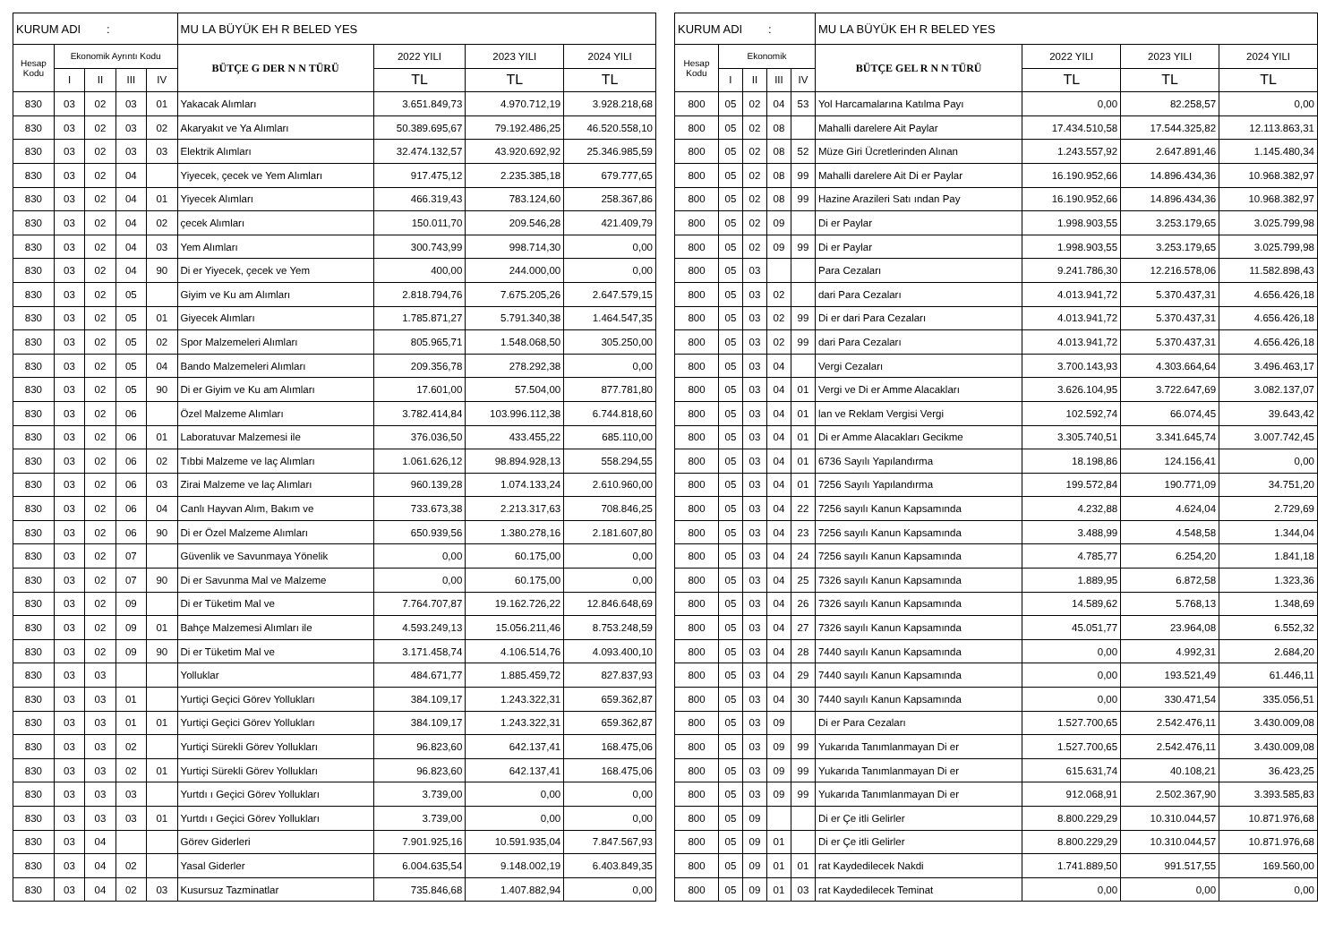| KURUM ADI : | | | | | MU LA BÜYÜK EH R BELED YES | | | |
| Hesap Kodu | Ekonomik Ayrıntı Kodu | | | | BÜTÇE G DER N N TÜRÜ | 2022 YILI | 2023 YILI | 2024 YILI |
| | I | II | III | IV | | TL | TL | TL |
| 830 | 03 | 02 | 03 | 01 | Yakacak Alımları | 3.651.849,73 | 4.970.712,19 | 3.928.218,68 |
| 830 | 03 | 02 | 03 | 02 | Akaryakıt ve Ya Alımları | 50.389.695,67 | 79.192.486,25 | 46.520.558,10 |
| 830 | 03 | 02 | 03 | 03 | Elektrik Alımları | 32.474.132,57 | 43.920.692,92 | 25.346.985,59 |
| 830 | 03 | 02 | 04 | | Yiyecek, çecek ve Yem Alımları | 917.475,12 | 2.235.385,18 | 679.777,65 |
| 830 | 03 | 02 | 04 | 01 | Yiyecek Alımları | 466.319,43 | 783.124,60 | 258.367,86 |
| 830 | 03 | 02 | 04 | 02 | çecek Alımları | 150.011,70 | 209.546,28 | 421.409,79 |
| 830 | 03 | 02 | 04 | 03 | Yem Alımları | 300.743,99 | 998.714,30 | 0,00 |
| 830 | 03 | 02 | 04 | 90 | Di er Yiyecek, çecek ve Yem | 400,00 | 244.000,00 | 0,00 |
| 830 | 03 | 02 | 05 | | Giyim ve Ku am Alımları | 2.818.794,76 | 7.675.205,26 | 2.647.579,15 |
| 830 | 03 | 02 | 05 | 01 | Giyecek Alımları | 1.785.871,27 | 5.791.340,38 | 1.464.547,35 |
| 830 | 03 | 02 | 05 | 02 | Spor Malzemeleri Alımları | 805.965,71 | 1.548.068,50 | 305.250,00 |
| 830 | 03 | 02 | 05 | 04 | Bando Malzemeleri Alımları | 209.356,78 | 278.292,38 | 0,00 |
| 830 | 03 | 02 | 05 | 90 | Di er Giyim ve Ku am Alımları | 17.601,00 | 57.504,00 | 877.781,80 |
| 830 | 03 | 02 | 06 | | Özel Malzeme Alımları | 3.782.414,84 | 103.996.112,38 | 6.744.818,60 |
| 830 | 03 | 02 | 06 | 01 | Laboratuvar Malzemesi ile | 376.036,50 | 433.455,22 | 685.110,00 |
| 830 | 03 | 02 | 06 | 02 | Tıbbi Malzeme ve laç Alımları | 1.061.626,12 | 98.894.928,13 | 558.294,55 |
| 830 | 03 | 02 | 06 | 03 | Zirai Malzeme ve laç Alımları | 960.139,28 | 1.074.133,24 | 2.610.960,00 |
| 830 | 03 | 02 | 06 | 04 | Canlı Hayvan Alım, Bakım ve | 733.673,38 | 2.213.317,63 | 708.846,25 |
| 830 | 03 | 02 | 06 | 90 | Di er Özel Malzeme Alımları | 650.939,56 | 1.380.278,16 | 2.181.607,80 |
| 830 | 03 | 02 | 07 | | Güvenlik ve Savunmaya Yönelik | 0,00 | 60.175,00 | 0,00 |
| 830 | 03 | 02 | 07 | 90 | Di er Savunma Mal ve Malzeme | 0,00 | 60.175,00 | 0,00 |
| 830 | 03 | 02 | 09 | | Di er Tüketim Mal ve | 7.764.707,87 | 19.162.726,22 | 12.846.648,69 |
| 830 | 03 | 02 | 09 | 01 | Bahçe Malzemesi Alımları ile | 4.593.249,13 | 15.056.211,46 | 8.753.248,59 |
| 830 | 03 | 02 | 09 | 90 | Di er Tüketim Mal ve | 3.171.458,74 | 4.106.514,76 | 4.093.400,10 |
| 830 | 03 | 03 | | | Yolluklar | 484.671,77 | 1.885.459,72 | 827.837,93 |
| 830 | 03 | 03 | 01 | | Yurtiçi Geçici Görev Yollukları | 384.109,17 | 1.243.322,31 | 659.362,87 |
| 830 | 03 | 03 | 01 | 01 | Yurtiçi Geçici Görev Yollukları | 384.109,17 | 1.243.322,31 | 659.362,87 |
| 830 | 03 | 03 | 02 | | Yurtiçi Sürekli Görev Yollukları | 96.823,60 | 642.137,41 | 168.475,06 |
| 830 | 03 | 03 | 02 | 01 | Yurtiçi Sürekli Görev Yollukları | 96.823,60 | 642.137,41 | 168.475,06 |
| 830 | 03 | 03 | 03 | | Yurtdı ı Geçici Görev Yollukları | 3.739,00 | 0,00 | 0,00 |
| 830 | 03 | 03 | 03 | 01 | Yurtdı ı Geçici Görev Yollukları | 3.739,00 | 0,00 | 0,00 |
| 830 | 03 | 04 | | | Görev Giderleri | 7.901.925,16 | 10.591.935,04 | 7.847.567,93 |
| 830 | 03 | 04 | 02 | | Yasal Giderler | 6.004.635,54 | 9.148.002,19 | 6.403.849,35 |
| 830 | 03 | 04 | 02 | 03 | Kusursuz Tazminatlar | 735.846,68 | 1.407.882,94 | 0,00 |
| KURUM ADI : | | | | | MU LA BÜYÜK EH R BELED YES | | | |
| Hesap Kodu | Ekonomik | | | | BÜTÇE GEL R N N TÜRÜ | 2022 YILI | 2023 YILI | 2024 YILI |
| | I | II | III | IV | | TL | TL | TL |
| 800 | 05 | 02 | 04 | 53 | Yol Harcamalarına Katılma Payı | 0,00 | 82.258,57 | 0,00 |
| 800 | 05 | 02 | 08 | | Mahalli darelere Ait Paylar | 17.434.510,58 | 17.544.325,82 | 12.113.863,31 |
| 800 | 05 | 02 | 08 | 52 | Müze Giri Ücretlerinden Alınan | 1.243.557,92 | 2.647.891,46 | 1.145.480,34 |
| 800 | 05 | 02 | 08 | 99 | Mahalli darelere Ait Di er Paylar | 16.190.952,66 | 14.896.434,36 | 10.968.382,97 |
| 800 | 05 | 02 | 08 | 99 | Hazine Arazileri Satı ından Pay | 16.190.952,66 | 14.896.434,36 | 10.968.382,97 |
| 800 | 05 | 02 | 09 | | Di er Paylar | 1.998.903,55 | 3.253.179,65 | 3.025.799,98 |
| 800 | 05 | 02 | 09 | 99 | Di er Paylar | 1.998.903,55 | 3.253.179,65 | 3.025.799,98 |
| 800 | 05 | 03 | | | Para Cezaları | 9.241.786,30 | 12.216.578,06 | 11.582.898,43 |
| 800 | 05 | 03 | 02 | | dari Para Cezaları | 4.013.941,72 | 5.370.437,31 | 4.656.426,18 |
| 800 | 05 | 03 | 02 | 99 | Di er dari Para Cezaları | 4.013.941,72 | 5.370.437,31 | 4.656.426,18 |
| 800 | 05 | 03 | 02 | 99 | dari Para Cezaları | 4.013.941,72 | 5.370.437,31 | 4.656.426,18 |
| 800 | 05 | 03 | 04 | | Vergi Cezaları | 3.700.143,93 | 4.303.664,64 | 3.496.463,17 |
| 800 | 05 | 03 | 04 | 01 | Vergi ve Di er Amme Alacakları | 3.626.104,95 | 3.722.647,69 | 3.082.137,07 |
| 800 | 05 | 03 | 04 | 01 | lan ve Reklam Vergisi Vergi | 102.592,74 | 66.074,45 | 39.643,42 |
| 800 | 05 | 03 | 04 | 01 | Di er Amme Alacakları Gecikme | 3.305.740,51 | 3.341.645,74 | 3.007.742,45 |
| 800 | 05 | 03 | 04 | 01 | 6736 Sayılı Yapılandırma | 18.198,86 | 124.156,41 | 0,00 |
| 800 | 05 | 03 | 04 | 01 | 7256 Sayılı Yapılandırma | 199.572,84 | 190.771,09 | 34.751,20 |
| 800 | 05 | 03 | 04 | 22 | 7256 sayılı Kanun Kapsamında | 4.232,88 | 4.624,04 | 2.729,69 |
| 800 | 05 | 03 | 04 | 23 | 7256 sayılı Kanun Kapsamında | 3.488,99 | 4.548,58 | 1.344,04 |
| 800 | 05 | 03 | 04 | 24 | 7256 sayılı Kanun Kapsamında | 4.785,77 | 6.254,20 | 1.841,18 |
| 800 | 05 | 03 | 04 | 25 | 7326 sayılı Kanun Kapsamında | 1.889,95 | 6.872,58 | 1.323,36 |
| 800 | 05 | 03 | 04 | 26 | 7326 sayılı Kanun Kapsamında | 14.589,62 | 5.768,13 | 1.348,69 |
| 800 | 05 | 03 | 04 | 27 | 7326 sayılı Kanun Kapsamında | 45.051,77 | 23.964,08 | 6.552,32 |
| 800 | 05 | 03 | 04 | 28 | 7440 sayılı Kanun Kapsamında | 0,00 | 4.992,31 | 2.684,20 |
| 800 | 05 | 03 | 04 | 29 | 7440 sayılı Kanun Kapsamında | 0,00 | 193.521,49 | 61.446,11 |
| 800 | 05 | 03 | 04 | 30 | 7440 sayılı Kanun Kapsamında | 0,00 | 330.471,54 | 335.056,51 |
| 800 | 05 | 03 | 09 | | Di er Para Cezaları | 1.527.700,65 | 2.542.476,11 | 3.430.009,08 |
| 800 | 05 | 03 | 09 | 99 | Yukarıda Tanımlanmayan Di er | 1.527.700,65 | 2.542.476,11 | 3.430.009,08 |
| 800 | 05 | 03 | 09 | 99 | Yukarıda Tanımlanmayan Di er | 615.631,74 | 40.108,21 | 36.423,25 |
| 800 | 05 | 03 | 09 | 99 | Yukarıda Tanımlanmayan Di er | 912.068,91 | 2.502.367,90 | 3.393.585,83 |
| 800 | 05 | 09 | | | Di er Çe itli Gelirler | 8.800.229,29 | 10.310.044,57 | 10.871.976,68 |
| 800 | 05 | 09 | 01 | | Di er Çe itli Gelirler | 8.800.229,29 | 10.310.044,57 | 10.871.976,68 |
| 800 | 05 | 09 | 01 | 01 | rat Kaydedilecek Nakdi | 1.741.889,50 | 991.517,55 | 169.560,00 |
| 800 | 05 | 09 | 01 | 03 | rat Kaydedilecek Teminat | 0,00 | 0,00 | 0,00 |